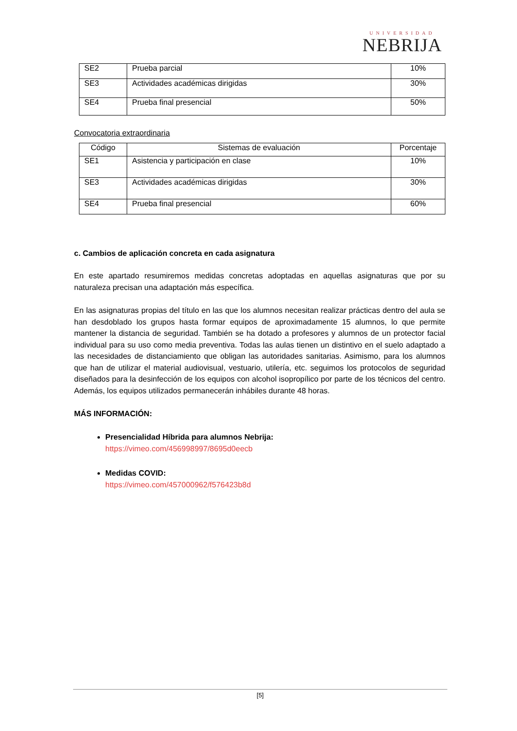UNIVERSIDAD
NEBRIJA
| SE2 | Prueba parcial | 10% |
| SE3 | Actividades académicas dirigidas | 30% |
| SE4 | Prueba final presencial | 50% |
Convocatoria extraordinaria
| Código | Sistemas de evaluación | Porcentaje |
| --- | --- | --- |
| SE1 | Asistencia y participación en clase | 10% |
| SE3 | Actividades académicas dirigidas | 30% |
| SE4 | Prueba final presencial | 60% |
c. Cambios de aplicación concreta en cada asignatura
En este apartado resumiremos medidas concretas adoptadas en aquellas asignaturas que por su naturaleza precisan una adaptación más específica.
En las asignaturas propias del título en las que los alumnos necesitan realizar prácticas dentro del aula se han desdoblado los grupos hasta formar equipos de aproximadamente 15 alumnos, lo que permite mantener la distancia de seguridad. También se ha dotado a profesores y alumnos de un protector facial individual para su uso como media preventiva. Todas las aulas tienen un distintivo en el suelo adaptado a las necesidades de distanciamiento que obligan las autoridades sanitarias. Asimismo, para los alumnos que han de utilizar el material audiovisual, vestuario, utilería, etc. seguimos los protocolos de seguridad diseñados para la desinfección de los equipos con alcohol isopropílico por parte de los técnicos del centro. Además, los equipos utilizados permanecerán inhábiles durante 48 horas.
MÁS INFORMACIÓN:
Presencialidad Híbrida para alumnos Nebrija:
https://vimeo.com/456998997/8695d0eecb
Medidas COVID:
https://vimeo.com/457000962/f576423b8d
[5]